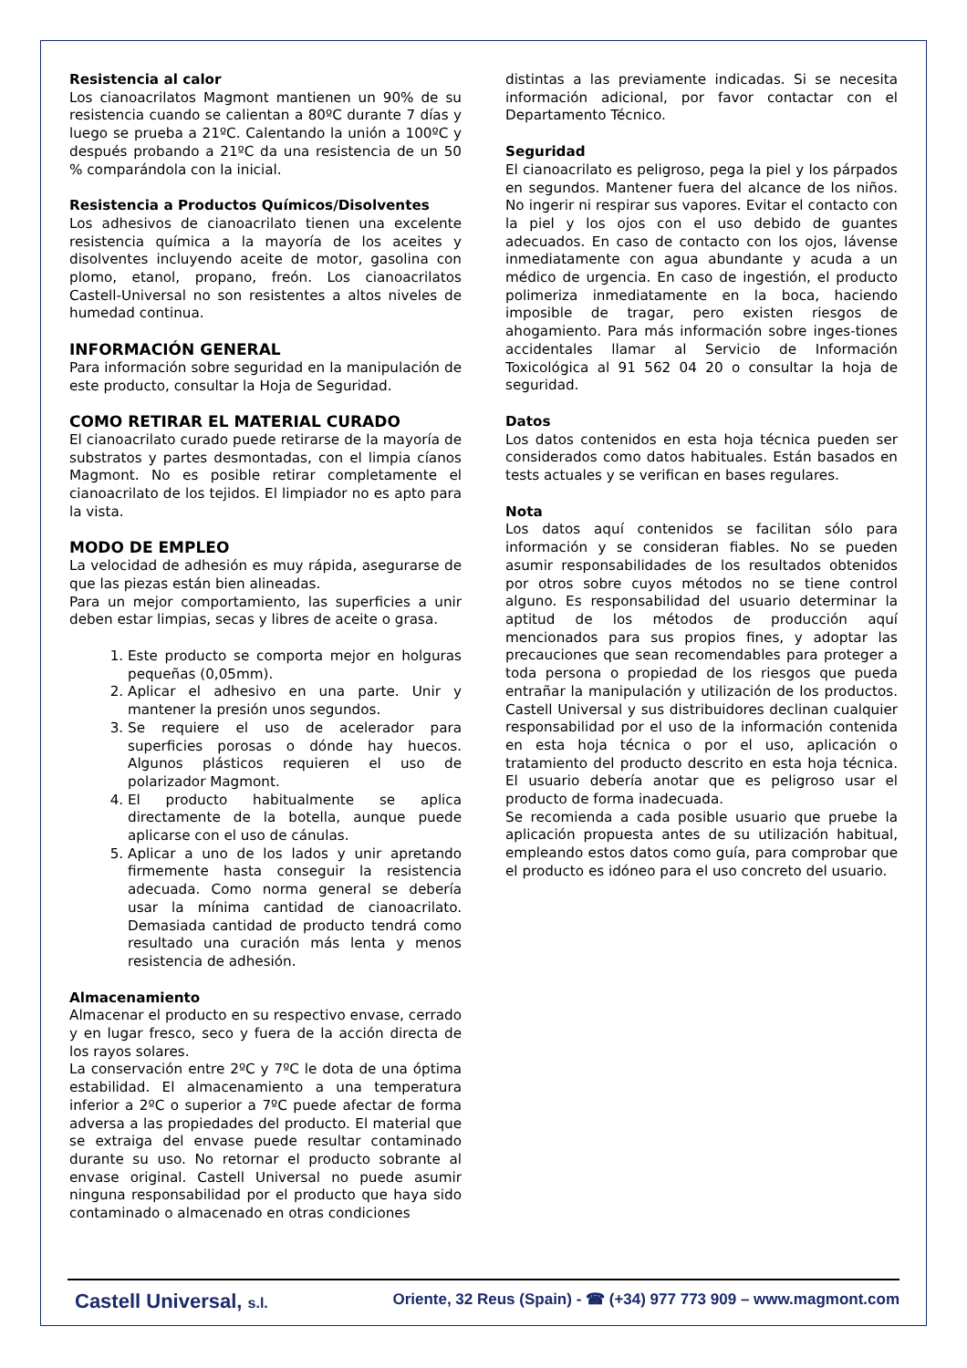Resistencia al calor
Los cianoacrilatos Magmont mantienen un 90% de su resistencia cuando se calientan a 80ºC durante 7 días y luego se prueba a 21ºC. Calentando la unión a 100ºC y después probando a 21ºC da una resistencia de un 50 % comparándola con la inicial.
Resistencia a Productos Químicos/Disolventes
Los adhesivos de cianoacrilato tienen una excelente resistencia química a la mayoría de los aceites y disolventes incluyendo aceite de motor, gasolina con plomo, etanol, propano, freón. Los cianoacrilatos Castell-Universal no son resistentes a altos niveles de humedad continua.
INFORMACIÓN GENERAL
Para información sobre seguridad en la manipulación de este producto, consultar la Hoja de Seguridad.
COMO RETIRAR EL MATERIAL CURADO
El cianoacrilato curado puede retirarse de la mayoría de substratos y partes desmontadas, con el limpia cíanos Magmont. No es posible retirar completamente el cianoacrilato de los tejidos. El limpiador no es apto para la vista.
MODO DE EMPLEO
La velocidad de adhesión es muy rápida, asegurarse de que las piezas están bien alineadas.
Para un mejor comportamiento, las superficies a unir deben estar limpias, secas y libres de aceite o grasa.
1. Este producto se comporta mejor en holguras pequeñas (0,05mm).
2. Aplicar el adhesivo en una parte. Unir y mantener la presión unos segundos.
3. Se requiere el uso de acelerador para superficies porosas o dónde hay huecos. Algunos plásticos requieren el uso de polarizador Magmont.
4. El producto habitualmente se aplica directamente de la botella, aunque puede aplicarse con el uso de cánulas.
5. Aplicar a uno de los lados y unir apretando firmemente hasta conseguir la resistencia adecuada. Como norma general se debería usar la mínima cantidad de cianoacrilato. Demasiada cantidad de producto tendrá como resultado una curación más lenta y menos resistencia de adhesión.
Almacenamiento
Almacenar el producto en su respectivo envase, cerrado y en lugar fresco, seco y fuera de la acción directa de los rayos solares.
La conservación entre 2ºC y 7ºC le dota de una óptima estabilidad. El almacenamiento a una temperatura inferior a 2ºC o superior a 7ºC puede afectar de forma adversa a las propiedades del producto. El material que se extraiga del envase puede resultar contaminado durante su uso. No retornar el producto sobrante al envase original. Castell Universal no puede asumir ninguna responsabilidad por el producto que haya sido contaminado o almacenado en otras condiciones
distintas a las previamente indicadas. Si se necesita información adicional, por favor contactar con el Departamento Técnico.
Seguridad
El cianoacrilato es peligroso, pega la piel y los párpados en segundos. Mantener fuera del alcance de los niños. No ingerir ni respirar sus vapores. Evitar el contacto con la piel y los ojos con el uso debido de guantes adecuados. En caso de contacto con los ojos, lávense inmediatamente con agua abundante y acuda a un médico de urgencia. En caso de ingestión, el producto polimeriza inmediatamente en la boca, haciendo imposible de tragar, pero existen riesgos de ahogamiento. Para más información sobre inges-tiones accidentales llamar al Servicio de Información Toxicológica al 91 562 04 20 o consultar la hoja de seguridad.
Datos
Los datos contenidos en esta hoja técnica pueden ser considerados como datos habituales. Están basados en tests actuales y se verifican en bases regulares.
Nota
Los datos aquí contenidos se facilitan sólo para información y se consideran fiables. No se pueden asumir responsabilidades de los resultados obtenidos por otros sobre cuyos métodos no se tiene control alguno. Es responsabilidad del usuario determinar la aptitud de los métodos de producción aquí mencionados para sus propios fines, y adoptar las precauciones que sean recomendables para proteger a toda persona o propiedad de los riesgos que pueda entrañar la manipulación y utilización de los productos. Castell Universal y sus distribuidores declinan cualquier responsabilidad por el uso de la información contenida en esta hoja técnica o por el uso, aplicación o tratamiento del producto descrito en esta hoja técnica. El usuario debería anotar que es peligroso usar el producto de forma inadecuada.
Se recomienda a cada posible usuario que pruebe la aplicación propuesta antes de su utilización habitual, empleando estos datos como guía, para comprobar que el producto es idóneo para el uso concreto del usuario.
Castell Universal, s.l. Oriente, 32 Reus (Spain) - ☎ (+34) 977 773 909 – www.magmont.com